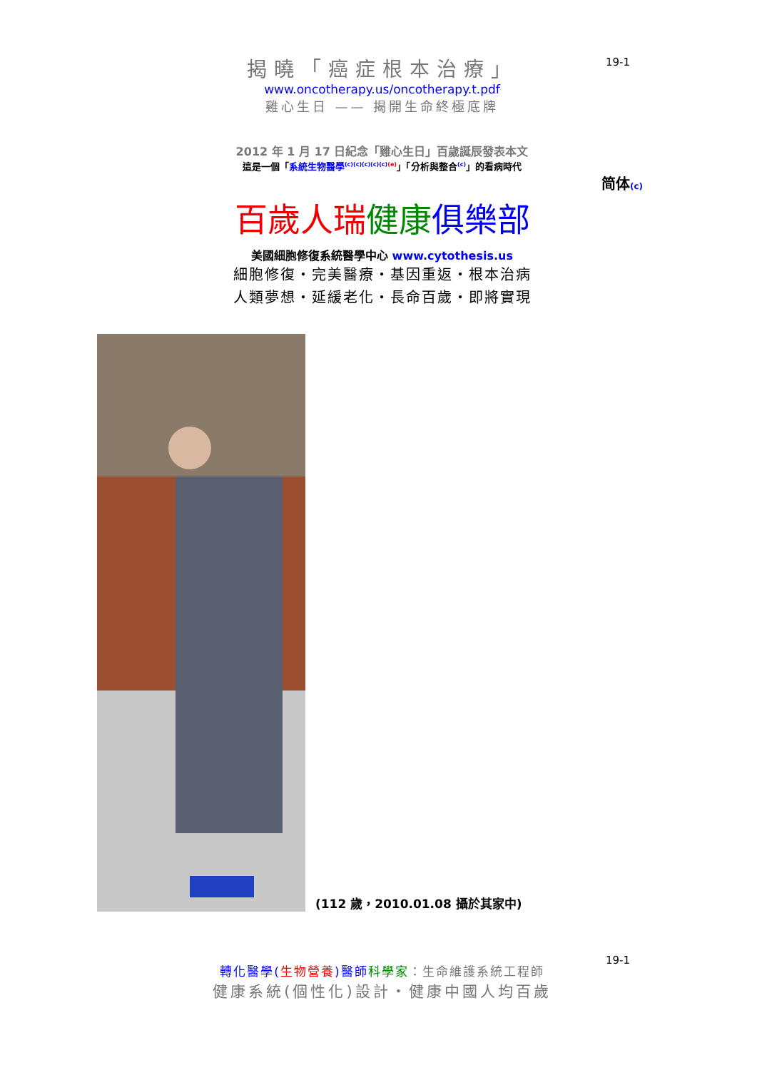19-1
揭曉「癌症根本治療」
www.oncotherapy.us/oncotherapy.t.pdf
雞心生日 —— 揭開生命終極底牌
2012 年 1 月 17 日紀念「雞心生日」百歲誕辰發表本文
這是一個「系統生物醫學<sup>(c)(c)(c)(c)(c)(e)</sup>」「分析與整合<sup>(c)</sup>」的看病時代
简体(c)
百歲人瑞 健康 俱樂部
美國細胞修復系統醫學中心 www.cytothesis.us
細胞修復・完美醫療・基因重返・根本治病
人類夢想・延緩老化・長命百歲・即將實現
(112 歲，2010.01.08 攝於其家中)
19-1
轉化醫學(生物營養)醫師 科學家：生命維護系統工程師
健康系統(個性化)設計・健康中國人均百歲